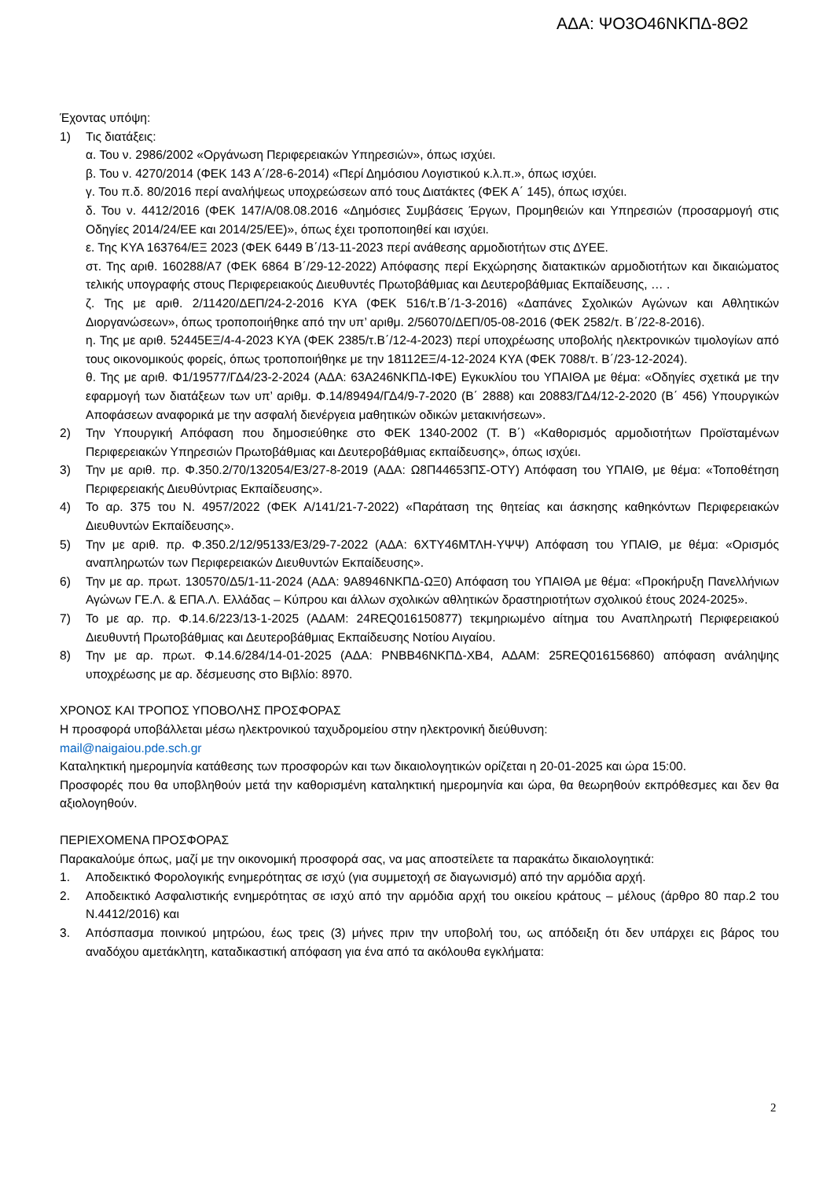ΑΔΑ: ΨΟ3Ο46ΝΚΠΔ-8Θ2
Έχοντας υπόψη:
1) Τις διατάξεις:
α. Του ν. 2986/2002 «Οργάνωση Περιφερειακών Υπηρεσιών», όπως ισχύει.
β. Του ν. 4270/2014 (ΦΕΚ 143 Α΄/28-6-2014) «Περί Δημόσιου Λογιστικού κ.λ.π.», όπως ισχύει.
γ. Του π.δ. 80/2016 περί αναλήψεως υποχρεώσεων από τους Διατάκτες (ΦΕΚ Α΄ 145), όπως ισχύει.
δ. Του ν. 4412/2016 (ΦΕΚ 147/Α/08.08.2016 «Δημόσιες Συμβάσεις Έργων, Προμηθειών και Υπηρεσιών (προσαρμογή στις Οδηγίες 2014/24/ΕΕ και 2014/25/ΕΕ)», όπως έχει τροποποιηθεί και ισχύει.
ε. Της ΚΥΑ 163764/ΕΞ 2023 (ΦΕΚ 6449 Β΄/13-11-2023 περί ανάθεσης αρμοδιοτήτων στις ΔΥΕΕ.
στ. Της αριθ. 160288/Α7 (ΦΕΚ 6864 Β΄/29-12-2022) Απόφασης περί Εκχώρησης διατακτικών αρμοδιοτήτων και δικαιώματος τελικής υπογραφής στους Περιφερειακούς Διευθυντές Πρωτοβάθμιας και Δευτεροβάθμιας Εκπαίδευσης, … .
ζ. Της με αριθ. 2/11420/ΔΕΠ/24-2-2016 ΚΥΑ (ΦΕΚ 516/τ.Β΄/1-3-2016) «Δαπάνες Σχολικών Αγώνων και Αθλητικών Διοργανώσεων», όπως τροποποιήθηκε από την υπ’ αριθμ. 2/56070/ΔΕΠ/05-08-2016 (ΦΕΚ 2582/τ. Β΄/22-8-2016).
η. Της με αριθ. 52445ΕΞ/4-4-2023 ΚΥΑ (ΦΕΚ 2385/τ.Β΄/12-4-2023) περί υποχρέωσης υποβολής ηλεκτρονικών τιμολογίων από τους οικονομικούς φορείς, όπως τροποποιήθηκε με την 18112ΕΞ/4-12-2024 ΚΥΑ (ΦΕΚ 7088/τ. Β΄/23-12-2024).
θ. Της με αριθ. Φ1/19577/ΓΔ4/23-2-2024 (ΑΔΑ: 63Α246ΝΚΠΔ-ΙΦΕ) Εγκυκλίου του ΥΠΑΙΘΑ με θέμα: «Οδηγίες σχετικά με την εφαρμογή των διατάξεων των υπ’ αριθμ. Φ.14/89494/ΓΔ4/9-7-2020 (Β΄ 2888) και 20883/ΓΔ4/12-2-2020 (Β΄ 456) Υπουργικών Αποφάσεων αναφορικά με την ασφαλή διενέργεια μαθητικών οδικών μετακινήσεων».
2) Την Υπουργική Απόφαση που δημοσιεύθηκε στο ΦΕΚ 1340-2002 (Τ. Β΄) «Καθορισμός αρμοδιοτήτων Προϊσταμένων Περιφερειακών Υπηρεσιών Πρωτοβάθμιας και Δευτεροβάθμιας εκπαίδευσης», όπως ισχύει.
3) Την με αριθ. πρ. Φ.350.2/70/132054/Ε3/27-8-2019 (ΑΔΑ: Ω8Π44653ΠΣ-ΟΤΥ) Απόφαση του ΥΠΑΙΘ, με θέμα: «Τοποθέτηση Περιφερειακής Διευθύντριας Εκπαίδευσης».
4) Το αρ. 375 του Ν. 4957/2022 (ΦΕΚ Α/141/21-7-2022) «Παράταση της θητείας και άσκησης καθηκόντων Περιφερειακών Διευθυντών Εκπαίδευσης».
5) Την με αριθ. πρ. Φ.350.2/12/95133/Ε3/29-7-2022 (ΑΔΑ: 6ΧΤΥ46ΜΤΛΗ-ΥΨΨ) Απόφαση του ΥΠΑΙΘ, με θέμα: «Ορισμός αναπληρωτών των Περιφερειακών Διευθυντών Εκπαίδευσης».
6) Την με αρ. πρωτ. 130570/Δ5/1-11-2024 (ΑΔΑ: 9Α8946ΝΚΠΔ-ΩΞ0) Απόφαση του ΥΠΑΙΘΑ με θέμα: «Προκήρυξη Πανελλήνιων Αγώνων ΓΕ.Λ. & ΕΠΑ.Λ. Ελλάδας – Κύπρου και άλλων σχολικών αθλητικών δραστηριοτήτων σχολικού έτους 2024-2025».
7) Το με αρ. πρ. Φ.14.6/223/13-1-2025 (ΑΔΑΜ: 24REQ016150877) τεκμηριωμένο αίτημα του Αναπληρωτή Περιφερειακού Διευθυντή Πρωτοβάθμιας και Δευτεροβάθμιας Εκπαίδευσης Νοτίου Αιγαίου.
8) Την με αρ. πρωτ. Φ.14.6/284/14-01-2025 (ΑΔΑ: ΡΝΒΒ46ΝΚΠΔ-ΧΒ4, ΑΔΑΜ: 25REQ016156860) απόφαση ανάληψης υποχρέωσης με αρ. δέσμευσης στο Βιβλίο: 8970.
ΧΡΟΝΟΣ ΚΑΙ ΤΡΟΠΟΣ ΥΠΟΒΟΛΗΣ ΠΡΟΣΦΟΡΑΣ
Η προσφορά υποβάλλεται μέσω ηλεκτρονικού ταχυδρομείου στην ηλεκτρονική διεύθυνση:
mail@naigaiou.pde.sch.gr
Καταληκτική ημερομηνία κατάθεσης των προσφορών και των δικαιολογητικών ορίζεται η 20-01-2025 και ώρα 15:00.
Προσφορές που θα υποβληθούν μετά την καθορισμένη καταληκτική ημερομηνία και ώρα, θα θεωρηθούν εκπρόθεσμες και δεν θα αξιολογηθούν.
ΠΕΡΙΕΧΟΜΕΝΑ ΠΡΟΣΦΟΡΑΣ
Παρακαλούμε όπως, μαζί με την οικονομική προσφορά σας, να μας αποστείλετε τα παρακάτω δικαιολογητικά:
1. Αποδεικτικό Φορολογικής ενημερότητας σε ισχύ (για συμμετοχή σε διαγωνισμό) από την αρμόδια αρχή.
2. Αποδεικτικό Ασφαλιστικής ενημερότητας σε ισχύ από την αρμόδια αρχή του οικείου κράτους – μέλους (άρθρο 80 παρ.2 του Ν.4412/2016) και
3. Απόσπασμα ποινικού μητρώου, έως τρεις (3) μήνες πριν την υποβολή του, ως απόδειξη ότι δεν υπάρχει εις βάρος του αναδόχου αμετάκλητη, καταδικαστική απόφαση για ένα από τα ακόλουθα εγκλήματα:
2